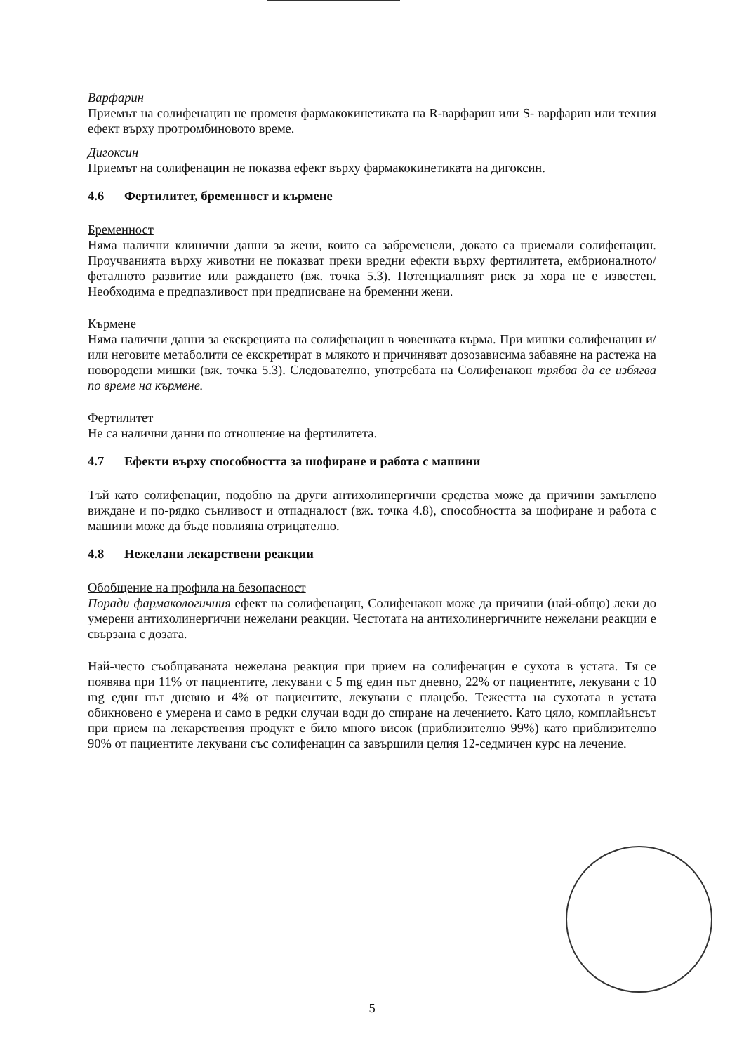Варфарин
Приемът на солифенацин не променя фармакокинетиката на R-варфарин или S- варфарин или техния ефект върху протромбиновото време.
Дигоксин
Приемът на солифенацин не показва ефект върху фармакокинетиката на дигоксин.
4.6 Фертилитет, бременност и кърмене
Бременност
Няма налични клинични данни за жени, които са забременели, докато са приемали солифенацин. Проучванията върху животни не показват преки вредни ефекти върху фертилитета, ембрионалното/феталното развитие или раждането (вж. точка 5.3). Потенциалният риск за хора не е известен. Необходима е предпазливост при предписване на бременни жени.
Кърмене
Няма налични данни за екскрецията на солифенацин в човешката кърма. При мишки солифенацин и/или неговите метаболити се екскретират в млякото и причиняват дозозависима забавяне на растежа на новородени мишки (вж. точка 5.3). Следователно, употребата на Солифенакон трябва да се избягва по време на кърмене.
Фертилитет
Не са налични данни по отношение на фертилитета.
4.7 Ефекти върху способността за шофиране и работа с машини
Тъй като солифенацин, подобно на други антихолинергични средства може да причини замъглено виждане и по-рядко сънливост и отпадналост (вж. точка 4.8), способността за шофиране и работа с машини може да бъде повлияна отрицателно.
4.8 Нежелани лекарствени реакции
Обобщение на профила на безопасност
Поради фармакологичния ефект на солифенацин, Солифенакон може да причини (най-общо) леки до умерени антихолинергични нежелани реакции. Честотата на антихолинергичните нежелани реакции е свързана с дозата.
Най-често съобщаваната нежелана реакция при прием на солифенацин е сухота в устата. Тя се появява при 11% от пациентите, лекувани с 5 mg един път дневно, 22% от пациентите, лекувани с 10 mg един път дневно и 4% от пациентите, лекувани с плацебо. Тежестта на сухотата в устата обикновено е умерена и само в редки случаи води до спиране на лечението. Като цяло, комплайънсът при прием на лекарствения продукт е било много висок (приблизително 99%) като приблизително 90% от пациентите лекувани със солифенацин са завършили целия 12-седмичен курс на лечение.
5